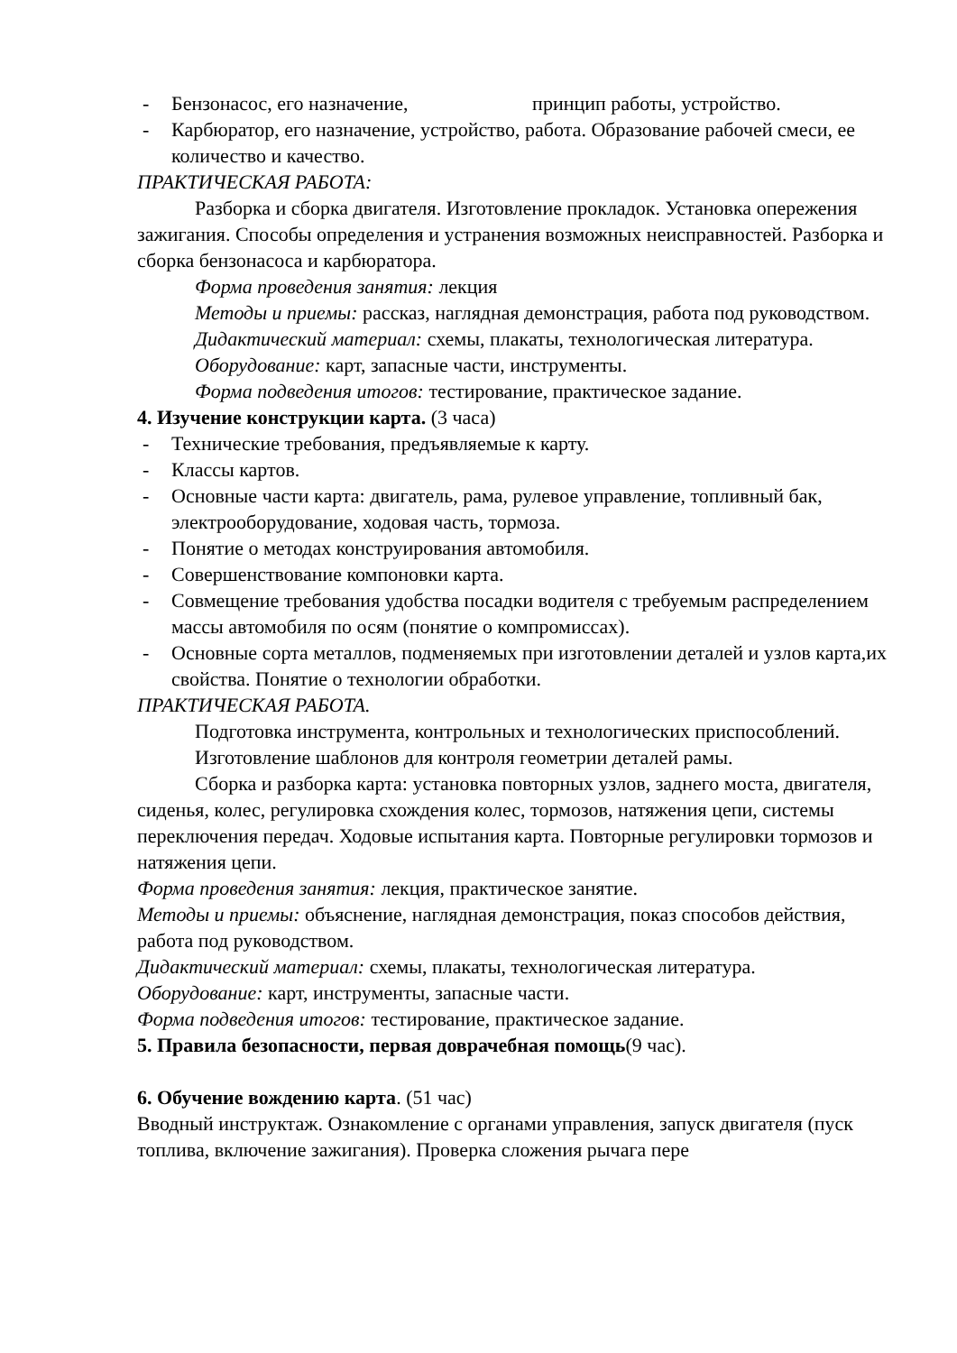- Бензонасос, его назначение, принцип работы, устройство.
- Карбюратор, его назначение, устройство, работа. Образование рабочей смеси, ее количество и качество.
ПРАКТИЧЕСКАЯ РАБОТА:
Разборка и сборка двигателя. Изготовление прокладок. Установка опережения зажигания. Способы определения и устранения возможных неисправностей. Разборка и сборка бензонасоса и карбюратора.
Форма проведения занятия: лекция
Методы и приемы: рассказ, наглядная демонстрация, работа под руководством.
Дидактический материал: схемы, плакаты, технологическая литература.
Оборудование: карт, запасные части, инструменты.
Форма подведения итогов: тестирование, практическое задание.
4. Изучение конструкции карта. (3 часа)
- Технические требования, предъявляемые к карту.
- Классы картов.
- Основные части карта: двигатель, рама, рулевое управление, топливный бак, электрооборудование, ходовая часть, тормоза.
- Понятие о методах конструирования автомобиля.
- Совершенствование компоновки карта.
- Совмещение требования удобства посадки водителя с требуемым распределением массы автомобиля по осям (понятие о компромиссах).
- Основные сорта металлов, подменяемых при изготовлении деталей и узлов карта,их свойства. Понятие о технологии обработки.
ПРАКТИЧЕСКАЯ РАБОТА.
Подготовка инструмента, контрольных и технологических приспособлений.
Изготовление шаблонов для контроля геометрии деталей рамы.
Сборка и разборка карта: установка повторных узлов, заднего моста, двигателя, сиденья, колес, регулировка схождения колес, тормозов, натяжения цепи, системы переключения передач. Ходовые испытания карта. Повторные регулировки тормозов и натяжения цепи.
Форма проведения занятия: лекция, практическое занятие.
Методы и приемы: объяснение, наглядная демонстрация, показ способов действия, работа под руководством.
Дидактический материал: схемы, плакаты, технологическая литература.
Оборудование: карт, инструменты, запасные части.
Форма подведения итогов: тестирование, практическое задание.
5. Правила безопасности, первая доврачебная помощь(9 час).
6. Обучение вождению карта. (51 час)
Вводный инструктаж. Ознакомление с органами управления, запуск двигателя (пуск топлива, включение зажигания). Проверка сложения рычага пере